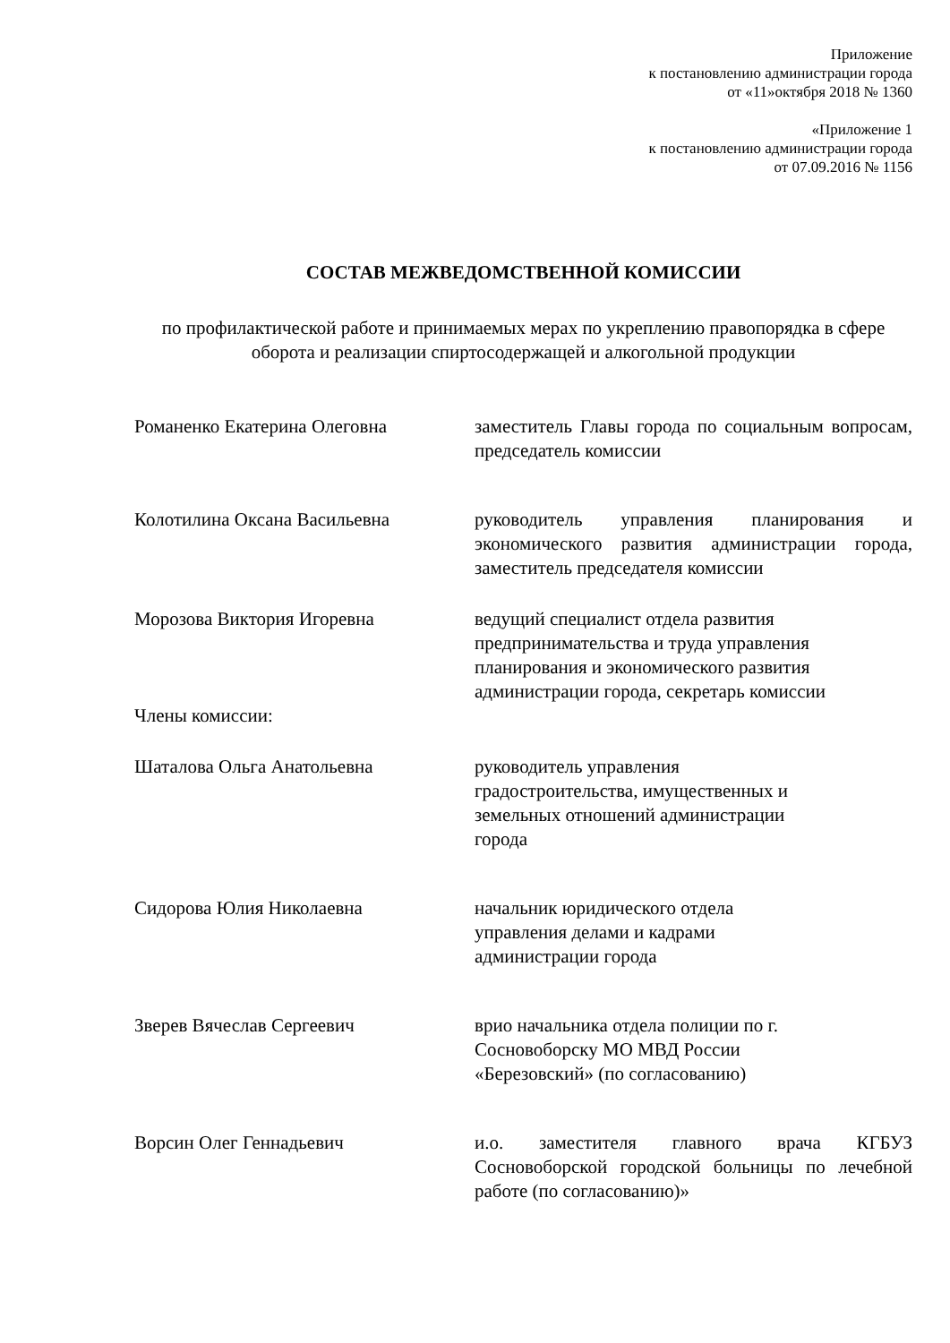Приложение
к постановлению администрации города
от «11»октября 2018 № 1360
«Приложение 1
к постановлению администрации города
от 07.09.2016 № 1156
СОСТАВ МЕЖВЕДОМСТВЕННОЙ КОМИССИИ
по профилактической работе и принимаемых мерах по укреплению правопорядка в сфере оборота и реализации спиртосодержащей и алкогольной продукции
Романенко Екатерина Олеговна заместитель Главы города по социальным вопросам, председатель комиссии
Колотилина Оксана Васильевна руководитель управления планирования и экономического развития администрации города, заместитель председателя комиссии
Морозова Виктория Игоревна ведущий специалист отдела развития предпринимательства и труда управления планирования и экономического развития администрации города, секретарь комиссии
Члены комиссии:
Шаталова Ольга Анатольевна руководитель управления
градостроительства, имущественных и
земельных отношений администрации
города
Сидорова Юлия Николаевна начальник юридического отдела
управления делами и кадрами
администрации города
Зверев Вячеслав Сергеевич врио начальника отдела полиции по г.
Сосновоборску МО МВД России
«Березовский» (по согласованию)
Ворсин Олег Геннадьевич и.о. заместителя главного врача КГБУЗ Сосновоборской городской больницы по лечебной работе (по согласованию)»